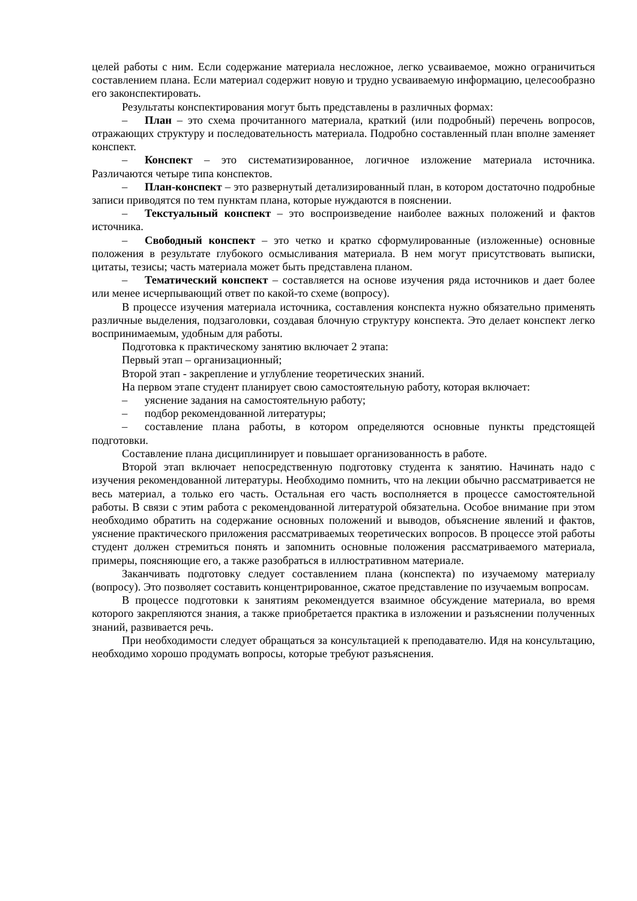целей работы с ним. Если содержание материала несложное, легко усваиваемое, можно ограничиться составлением плана. Если материал содержит новую и трудно усваиваемую информацию, целесообразно его законспектировать.
Результаты конспектирования могут быть представлены в различных формах:
– План – это схема прочитанного материала, краткий (или подробный) перечень вопросов, отражающих структуру и последовательность материала. Подробно составленный план вполне заменяет конспект.
– Конспект – это систематизированное, логичное изложение материала источника. Различаются четыре типа конспектов.
– План-конспект – это развернутый детализированный план, в котором достаточно подробные записи приводятся по тем пунктам плана, которые нуждаются в пояснении.
– Текстуальный конспект – это воспроизведение наиболее важных положений и фактов источника.
– Свободный конспект – это четко и кратко сформулированные (изложенные) основные положения в результате глубокого осмысливания материала. В нем могут присутствовать выписки, цитаты, тезисы; часть материала может быть представлена планом.
– Тематический конспект – составляется на основе изучения ряда источников и дает более или менее исчерпывающий ответ по какой-то схеме (вопросу).
В процессе изучения материала источника, составления конспекта нужно обязательно применять различные выделения, подзаголовки, создавая блочную структуру конспекта. Это делает конспект легко воспринимаемым, удобным для работы.
Подготовка к практическому занятию включает 2 этапа:
Первый этап – организационный;
Второй этап - закрепление и углубление теоретических знаний.
На первом этапе студент планирует свою самостоятельную работу, которая включает:
– уяснение задания на самостоятельную работу;
– подбор рекомендованной литературы;
– составление плана работы, в котором определяются основные пункты предстоящей подготовки.
Составление плана дисциплинирует и повышает организованность в работе.
Второй этап включает непосредственную подготовку студента к занятию. Начинать надо с изучения рекомендованной литературы. Необходимо помнить, что на лекции обычно рассматривается не весь материал, а только его часть. Остальная его часть восполняется в процессе самостоятельной работы. В связи с этим работа с рекомендованной литературой обязательна. Особое внимание при этом необходимо обратить на содержание основных положений и выводов, объяснение явлений и фактов, уяснение практического приложения рассматриваемых теоретических вопросов. В процессе этой работы студент должен стремиться понять и запомнить основные положения рассматриваемого материала, примеры, поясняющие его, а также разобраться в иллюстративном материале.
Заканчивать подготовку следует составлением плана (конспекта) по изучаемому материалу (вопросу). Это позволяет составить концентрированное, сжатое представление по изучаемым вопросам.
В процессе подготовки к занятиям рекомендуется взаимное обсуждение материала, во время которого закрепляются знания, а также приобретается практика в изложении и разъяснении полученных знаний, развивается речь.
При необходимости следует обращаться за консультацией к преподавателю. Идя на консультацию, необходимо хорошо продумать вопросы, которые требуют разъяснения.